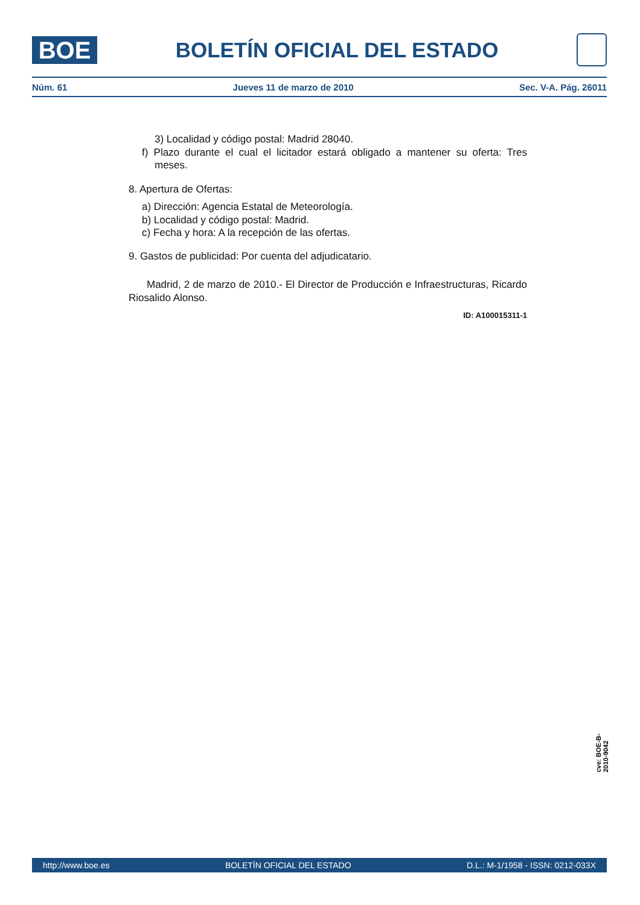BOE
BOLETÍN OFICIAL DEL ESTADO
Núm. 61 Jueves 11 de marzo de 2010 Sec. V-A. Pág. 26011
3) Localidad y código postal: Madrid 28040.
f) Plazo durante el cual el licitador estará obligado a mantener su oferta: Tres meses.
8. Apertura de Ofertas:
a) Dirección: Agencia Estatal de Meteorología.
b) Localidad y código postal: Madrid.
c) Fecha y hora: A la recepción de las ofertas.
9. Gastos de publicidad: Por cuenta del adjudicatario.
Madrid, 2 de marzo de 2010.- El Director de Producción e Infraestructuras, Ricardo Riosalido Alonso.
ID: A100015311-1
cve: BOE-B-2010-9042
http://www.boe.es BOLETÍN OFICIAL DEL ESTADO D.L.: M-1/1958 - ISSN: 0212-033X